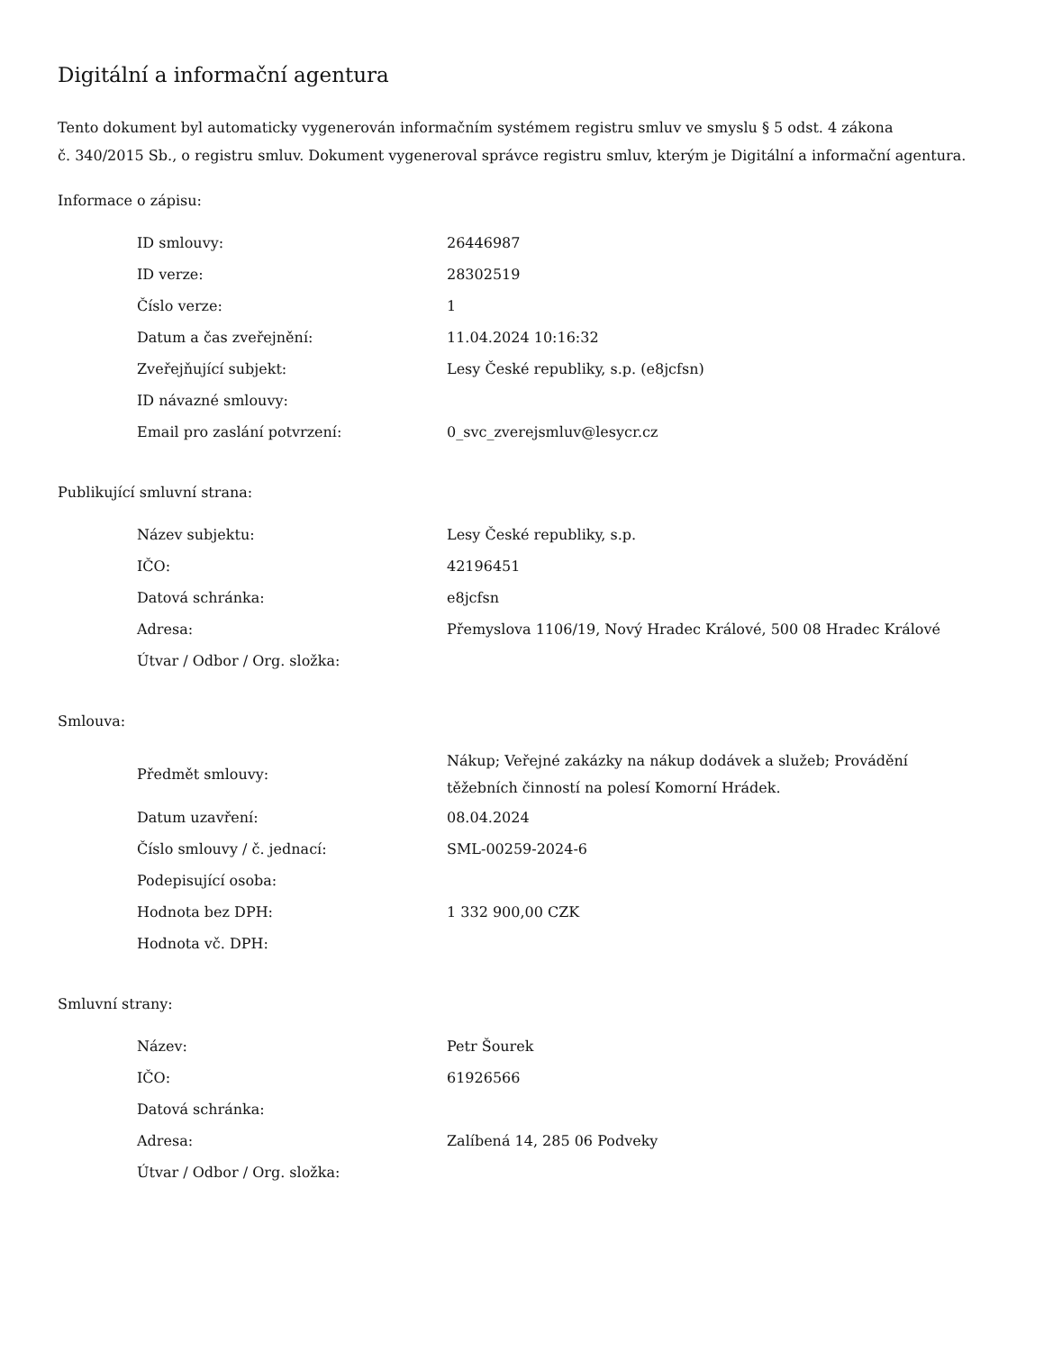Digitální a informační agentura
Tento dokument byl automaticky vygenerován informačním systémem registru smluv ve smyslu § 5 odst. 4 zákona
č. 340/2015 Sb., o registru smluv. Dokument vygeneroval správce registru smluv, kterým je Digitální a informační agentura.
Informace o zápisu:
| ID smlouvy: | 26446987 |
| ID verze: | 28302519 |
| Číslo verze: | 1 |
| Datum a čas zveřejnění: | 11.04.2024 10:16:32 |
| Zveřejňující subjekt: | Lesy České republiky, s.p. (e8jcfsn) |
| ID návazné smlouvy: | |
| Email pro zaslání potvrzení: | 0_svc_zverejsmluv@lesycr.cz |
Publikující smluvní strana:
| Název subjektu: | Lesy České republiky, s.p. |
| IČO: | 42196451 |
| Datová schránka: | e8jcfsn |
| Adresa: | Přemyslova 1106/19, Nový Hradec Králové, 500 08 Hradec Králové |
| Útvar / Odbor / Org. složka: | |
Smlouva:
| Předmět smlouvy: | Nákup; Veřejné zakázky na nákup dodávek a služeb; Provádění těžebních činností na polesí Komorní Hrádek. |
| Datum uzavření: | 08.04.2024 |
| Číslo smlouvy / č. jednací: | SML-00259-2024-6 |
| Podepisující osoba: | |
| Hodnota bez DPH: | 1 332 900,00 CZK |
| Hodnota vč. DPH: | |
Smluvní strany:
| Název: | Petr Šourek |
| IČO: | 61926566 |
| Datová schránka: | |
| Adresa: | Zalíbená 14, 285 06 Podveky |
| Útvar / Odbor / Org. složka: | |